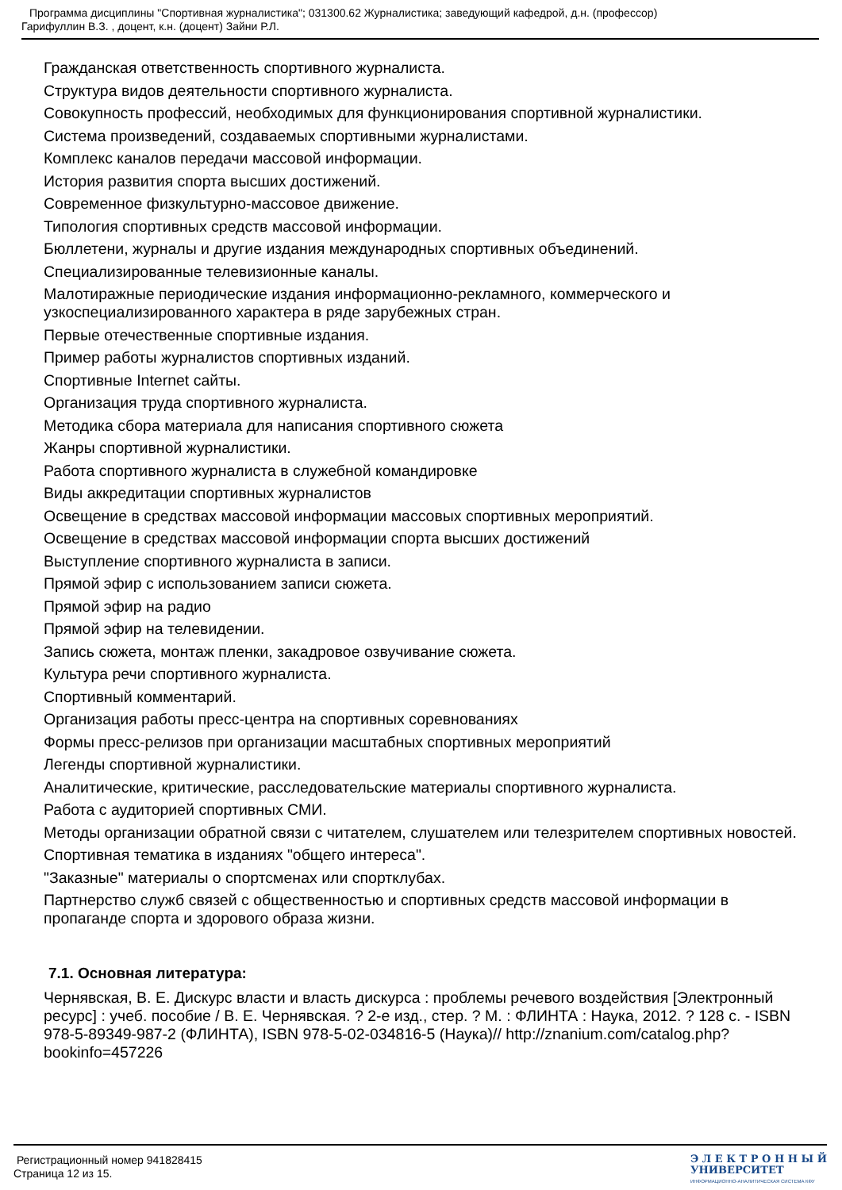Программа дисциплины "Спортивная журналистика"; 031300.62 Журналистика; заведующий кафедрой, д.н. (профессор)
Гарифуллин В.З. , доцент, к.н. (доцент) Зайни Р.Л.
Гражданская ответственность спортивного журналиста.
Структура видов деятельности спортивного журналиста.
Совокупность профессий, необходимых для функционирования спортивной журналистики.
Система произведений, создаваемых спортивными журналистами.
Комплекс каналов передачи массовой информации.
История развития спорта высших достижений.
Современное физкультурно-массовое движение.
Типология спортивных средств массовой информации.
Бюллетени, журналы и другие издания международных спортивных объединений.
Специализированные телевизионные каналы.
Малотиражные периодические издания информационно-рекламного, коммерческого и узкоспециализированного характера в ряде зарубежных стран.
Первые отечественные спортивные издания.
Пример работы журналистов спортивных изданий.
Спортивные Internet сайты.
Организация труда спортивного журналиста.
Методика сбора материала для написания спортивного сюжета
Жанры спортивной журналистики.
Работа спортивного журналиста в служебной командировке
Виды аккредитации спортивных журналистов
Освещение в средствах массовой информации массовых спортивных мероприятий.
Освещение в средствах массовой информации спорта высших достижений
Выступление спортивного журналиста в записи.
Прямой эфир с использованием записи сюжета.
Прямой эфир на радио
Прямой эфир на телевидении.
Запись сюжета, монтаж пленки, закадровое озвучивание сюжета.
Культура речи спортивного журналиста.
Спортивный комментарий.
Организация работы пресс-центра на спортивных соревнованиях
Формы пресс-релизов при организации масштабных спортивных мероприятий
Легенды спортивной журналистики.
Аналитические, критические, расследовательские материалы спортивного журналиста.
Работа с аудиторией спортивных СМИ.
Методы организации обратной связи с читателем, слушателем или телезрителем спортивных новостей.
Спортивная тематика в изданиях "общего интереса".
"Заказные" материалы о спортсменах или спортклубах.
Партнерство служб связей с общественностью и спортивных средств массовой информации в пропаганде спорта и здорового образа жизни.
7.1. Основная литература:
Чернявская, В. Е. Дискурс власти и власть дискурса : проблемы речевого воздействия [Электронный ресурс] : учеб. пособие / В. Е. Чернявская. ? 2-е изд., стер. ? М. : ФЛИНТА : Наука, 2012. ? 128 с. - ISBN 978-5-89349-987-2 (ФЛИНТА), ISBN 978-5-02-034816-5 (Наука)// http://znanium.com/catalog.php?bookinfo=457226
Регистрационный номер 941828415
Страница 12 из 15.
Э Л Е К Т Р О Н Н Ы Й
УНИВЕРСИТЕТ
ИНФОРМАЦИОННО-АНАЛИТИЧЕСКАЯ СИСТЕМА КФУ